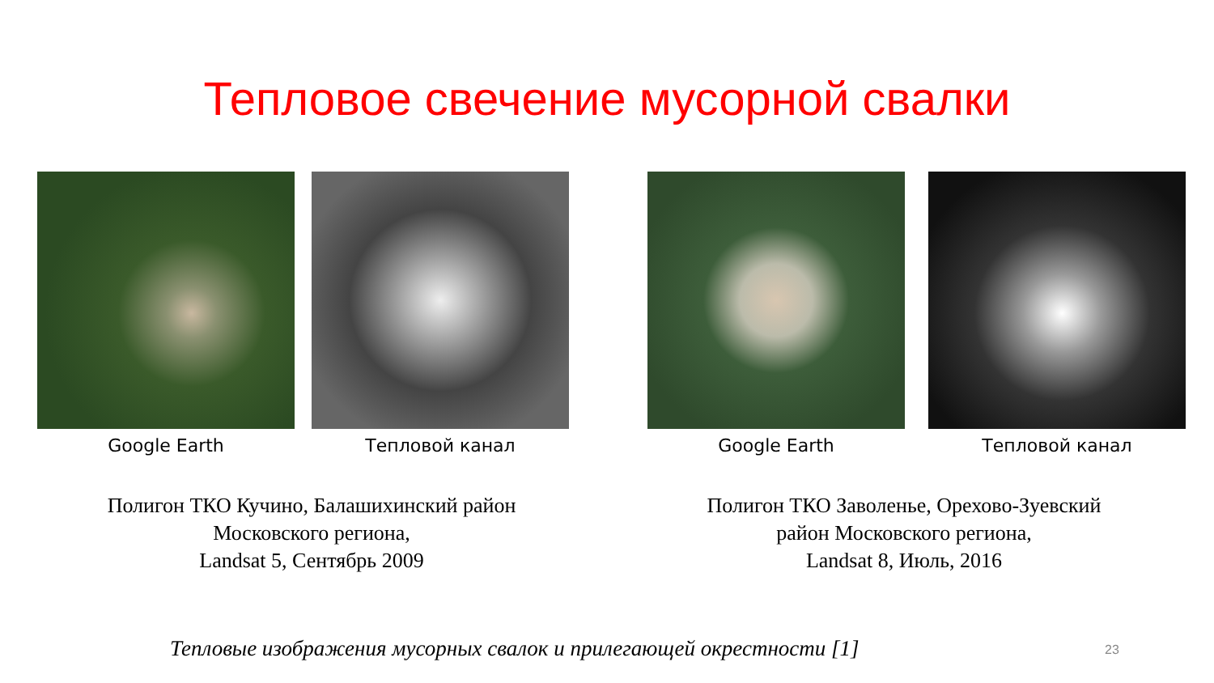Тепловое свечение мусорной свалки
Google Earth Тепловой канал Google Earth Тепловой канал
Полигон ТКО Кучино, Балашихинский район
Московского региона,
Landsat 5, Сентябрь 2009
Полигон ТКО Заволенье, Орехово-Зуевский
район Московского региона,
Landsat 8, Июль, 2016
Тепловые изображения мусорных свалок и прилегающей окрестности [1]
23